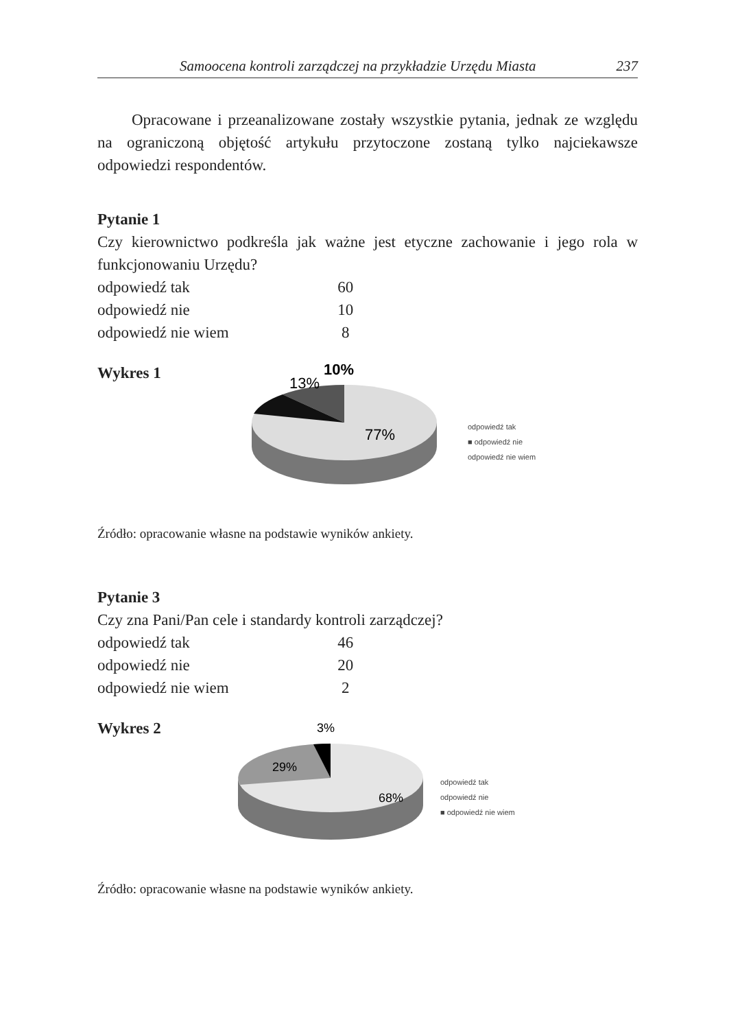Samoocena kontroli zarządczej na przykładzie Urzędu Miasta 237
Opracowane i przeanalizowane zostały wszystkie pytania, jednak ze względu na ograniczoną objętość artykułu przytoczone zostaną tylko najciekawsze odpowiedzi respondentów.
Pytanie 1
Czy kierownictwo podkreśla jak ważne jest etyczne zachowanie i jego rola w funkcjonowaniu Urzędu?
| odpowiedź tak | 60 |
| odpowiedź nie | 10 |
| odpowiedź nie wiem | 8 |
Wykres 1
13%
10%
77%
odpowiedź tak
■ odpowiedź nie
odpowiedź nie wiem
Źródło: opracowanie własne na podstawie wyników ankiety.
Pytanie 3
Czy zna Pani/Pan cele i standardy kontroli zarządczej?
| odpowiedź tak | 46 |
| odpowiedź nie | 20 |
| odpowiedź nie wiem | 2 |
Wykres 2
3%
29%
68%
odpowiedź tak
odpowiedź nie
■ odpowiedź nie wiem
Źródło: opracowanie własne na podstawie wyników ankiety.